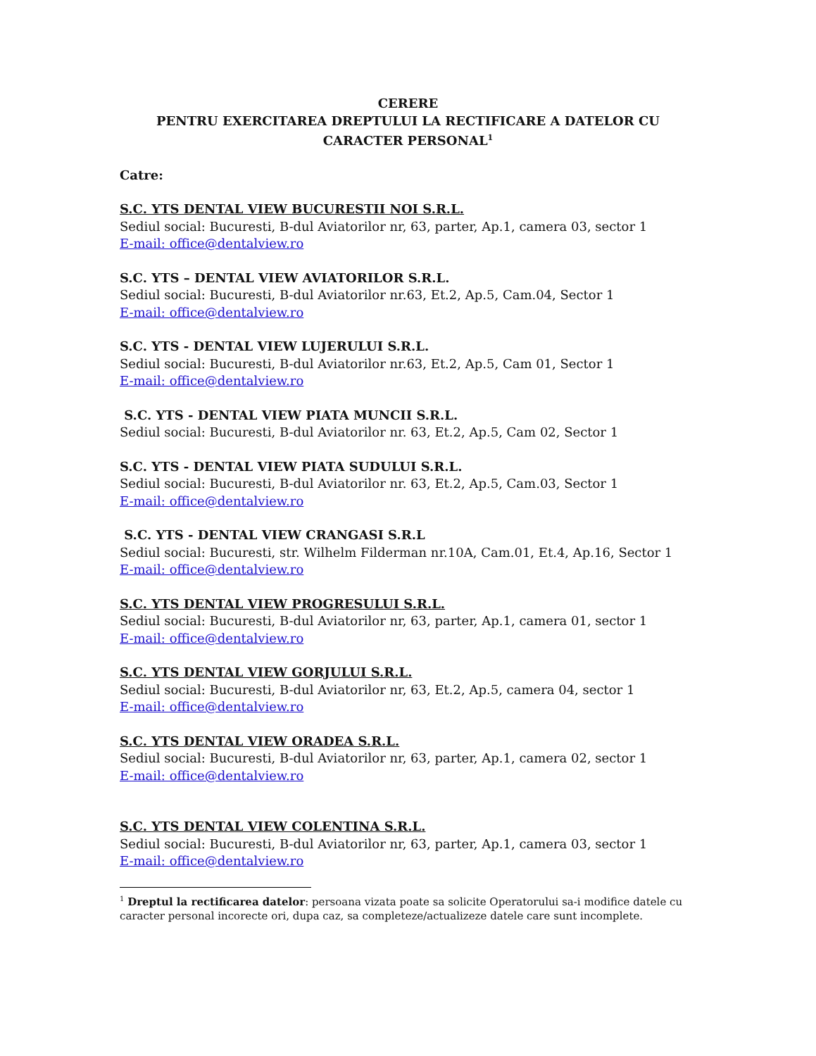CERERE
PENTRU EXERCITAREA DREPTULUI LA RECTIFICARE A DATELOR CU CARACTER PERSONAL<sup>1</sup>
Catre:
S.C. YTS DENTAL VIEW BUCURESTII NOI S.R.L.
Sediul social: Bucuresti, B-dul Aviatorilor nr, 63, parter, Ap.1, camera 03, sector 1
E-mail: office@dentalview.ro
S.C. YTS – DENTAL VIEW AVIATORILOR S.R.L.
Sediul social: Bucuresti, B-dul Aviatorilor nr.63, Et.2, Ap.5, Cam.04, Sector 1
E-mail: office@dentalview.ro
S.C. YTS - DENTAL VIEW LUJERULUI S.R.L.
Sediul social: Bucuresti, B-dul Aviatorilor nr.63, Et.2, Ap.5, Cam 01, Sector 1
E-mail: office@dentalview.ro
S.C. YTS - DENTAL VIEW PIATA MUNCII S.R.L.
Sediul social: Bucuresti, B-dul Aviatorilor nr. 63, Et.2, Ap.5, Cam 02, Sector 1
S.C. YTS - DENTAL VIEW PIATA SUDULUI S.R.L.
Sediul social: Bucuresti, B-dul Aviatorilor nr. 63, Et.2, Ap.5, Cam.03, Sector 1
E-mail: office@dentalview.ro
S.C. YTS - DENTAL VIEW CRANGASI S.R.L
Sediul social: Bucuresti, str. Wilhelm Filderman nr.10A, Cam.01, Et.4, Ap.16, Sector 1
E-mail: office@dentalview.ro
S.C. YTS DENTAL VIEW PROGRESULUI S.R.L.
Sediul social: Bucuresti, B-dul Aviatorilor nr, 63, parter, Ap.1, camera 01, sector 1
E-mail: office@dentalview.ro
S.C. YTS DENTAL VIEW GORJULUI S.R.L.
Sediul social: Bucuresti, B-dul Aviatorilor nr, 63, Et.2, Ap.5, camera 04, sector 1
E-mail: office@dentalview.ro
S.C. YTS DENTAL VIEW ORADEA S.R.L.
Sediul social: Bucuresti, B-dul Aviatorilor nr, 63, parter, Ap.1, camera 02, sector 1
E-mail: office@dentalview.ro
S.C. YTS DENTAL VIEW COLENTINA S.R.L.
Sediul social: Bucuresti, B-dul Aviatorilor nr, 63, parter, Ap.1, camera 03, sector 1
E-mail: office@dentalview.ro
<sup>1</sup> Dreptul la rectificarea datelor: persoana vizata poate sa solicite Operatorului sa-i modifice datele cu caracter personal incorecte ori, dupa caz, sa completeze/actualizeze datele care sunt incomplete.